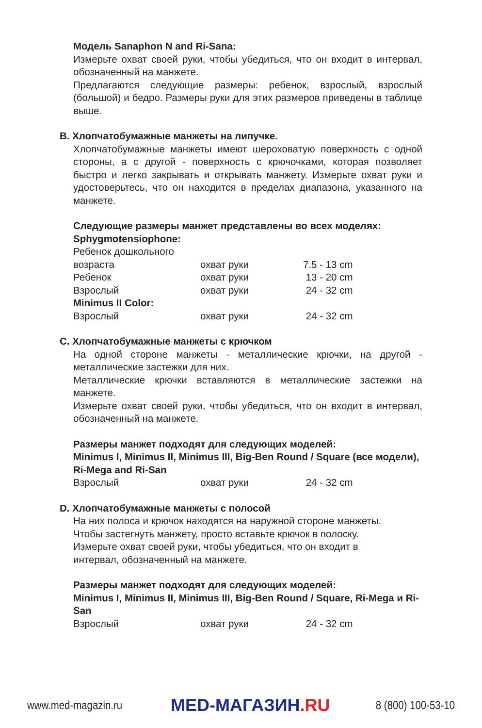Модель Sanaphon N and Ri-Sana:
Измерьте охват своей руки, чтобы убедиться, что он входит в интервал, обозначенный на манжете.
Предлагаются следующие размеры: ребенок, взрослый, взрослый (большой) и бедро. Размеры руки для этих размеров приведены в таблице выше.
B. Хлопчатобумажные манжеты на липучке.
Хлопчатобумажные манжеты имеют шероховатую поверхность с одной стороны, а с другой - поверхность с крючочками, которая позволяет быстро и легко закрывать и открывать манжету. Измерьте охват руки и удостоверьтесь, что он находится в пределах диапазона, указанного на манжете.
Следующие размеры манжет представлены во всех моделях:
Sphygmotensiophone:
| Ребенок дошкольного возраста | охват руки | 7.5 - 13 cm |
| Ребенок | охват руки | 13 - 20 cm |
| Взрослый | охват руки | 24 - 32 cm |
| Minimus II Color: | | |
| Взрослый | охват руки | 24 - 32 cm |
C. Хлопчатобумажные манжеты с крючком
На одной стороне манжеты - металлические крючки, на другой - металлические застежки для них.
Металлические крючки вставляются в металлические застежки на манжете.
Измерьте охват своей руки, чтобы убедиться, что он входит в интервал, обозначенный на манжете.
Размеры манжет подходят для следующих моделей:
Minimus I, Minimus II, Minimus III, Big-Ben Round / Square (все модели), Ri-Mega and Ri-San
| Взрослый | охват руки | 24 - 32 cm |
D. Хлопчатобумажные манжеты с полосой
На них полоса и крючок находятся на наружной стороне манжеты.
Чтобы застегнуть манжету, просто вставьте крючок в полоску.
Измерьте охват своей руки, чтобы убедиться, что он входит в
интервал, обозначенный на манжете.
Размеры манжет подходят для следующих моделей:
Minimus I, Minimus II, Minimus III, Big-Ben Round / Square, Ri-Mega и Ri-San
| Взрослый | охват руки | 24 - 32 cm |
www.med-magazin.ru
MED-МАГАЗИН.RU
8 (800) 100-53-10